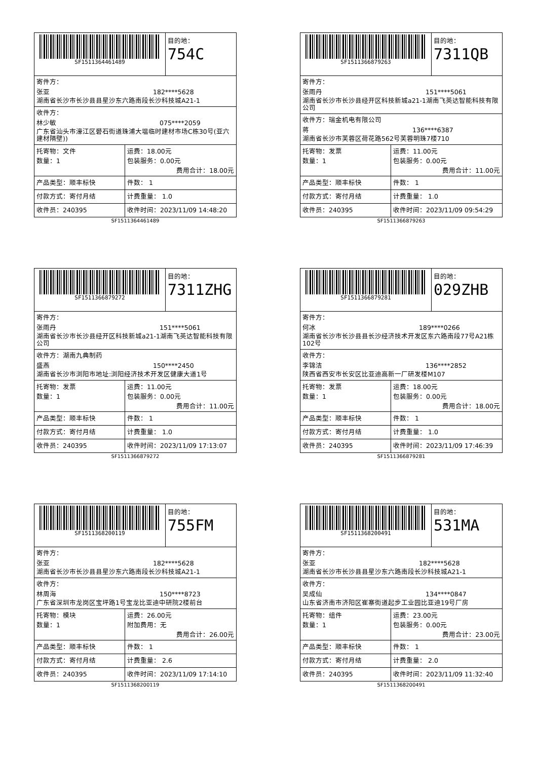SF1511364461489
目的地：
754C
寄件方：
张亚 182****5628
湖南省长沙市长沙县县星沙东六路南段长沙科技城A21-1
收件方：
林少敏 075****2059
广东省汕头市濠江区礐石街道珠浦大塭临时建材市场C栋30号(亚六建材隔壁))
| 托寄物：文件 数量：1 | 运费：18.00元 包装服务：0.00元 费用合计：18.00元 |
| 产品类型：顺丰标快 | 件数： 1 |
| 付款方式：寄付月结 | 计费重量： 1.0 |
| 收件员：240395 | 收件时间：2023/11/09 14:48:20 |
SF1511364461489
SF1511366879263
目的地：
7311QB
寄件方：
张雨丹 151****5061
湖南省长沙市长沙县经开区科技新城a21-1湖南飞英达智能科技有限公司
收件方：瑞金机电有限公司
蒋 136****6387
湖南省长沙市芙蓉区荷花路562号芙蓉明珠7楼710
| 托寄物：发票 数量：1 | 运费：11.00元 包装服务：0.00元 费用合计：11.00元 |
| 产品类型：顺丰标快 | 件数： 1 |
| 付款方式：寄付月结 | 计费重量： 1.0 |
| 收件员：240395 | 收件时间：2023/11/09 09:54:29 |
SF1511366879263
SF1511366879272
目的地：
7311ZHG
寄件方：
张雨丹 151****5061
湖南省长沙市长沙县经开区科技新城a21-1湖南飞英达智能科技有限公司
收件方：湖南九典制药
盛燕 150****2450
湖南省长沙市浏阳市地址:浏阳经济技术开发区健康大道1号
| 托寄物：发票 数量：1 | 运费：11.00元 包装服务：0.00元 费用合计：11.00元 |
| 产品类型：顺丰标快 | 件数： 1 |
| 付款方式：寄付月结 | 计费重量： 1.0 |
| 收件员：240395 | 收件时间：2023/11/09 17:13:07 |
SF1511366879272
SF1511366879281
目的地：
029ZHB
寄件方：
何冰 189****0266
湖南省长沙市长沙县县长沙经济技术开发区东六路南段77号A21栋102号
收件方：
李锦洁 136****2852
陕西省西安市长安区比亚迪高新一厂研发楼M107
| 托寄物：发票 数量：1 | 运费：18.00元 包装服务：0.00元 费用合计：18.00元 |
| 产品类型：顺丰标快 | 件数： 1 |
| 付款方式：寄付月结 | 计费重量： 1.0 |
| 收件员：240395 | 收件时间：2023/11/09 17:46:39 |
SF1511366879281
SF1511368200119
目的地：
755FM
寄件方：
张亚 182****5628
湖南省长沙市长沙县县星沙东六路南段长沙科技城A21-1
收件方：
林周海 150****8723
广东省深圳市龙岗区宝坪路1号宝龙比亚迪中研院2楼前台
| 托寄物：模块 数量：1 | 运费：26.00元 附加费用：无 费用合计：26.00元 |
| 产品类型：顺丰标快 | 件数： 1 |
| 付款方式：寄付月结 | 计费重量： 2.6 |
| 收件员：240395 | 收件时间：2023/11/09 17:14:10 |
SF1511368200119
SF1511368200491
目的地：
531MA
寄件方：
张亚 182****5628
湖南省长沙市长沙县县星沙东六路南段长沙科技城A21-1
收件方：
吴成仙 134****0847
山东省济南市济阳区崔寨街道起步工业园比亚迪19号厂房
| 托寄物：组件 数量：1 | 运费：23.00元 包装服务：0.00元 费用合计：23.00元 |
| 产品类型：顺丰标快 | 件数： 1 |
| 付款方式：寄付月结 | 计费重量： 2.0 |
| 收件员：240395 | 收件时间：2023/11/09 11:32:40 |
SF1511368200491